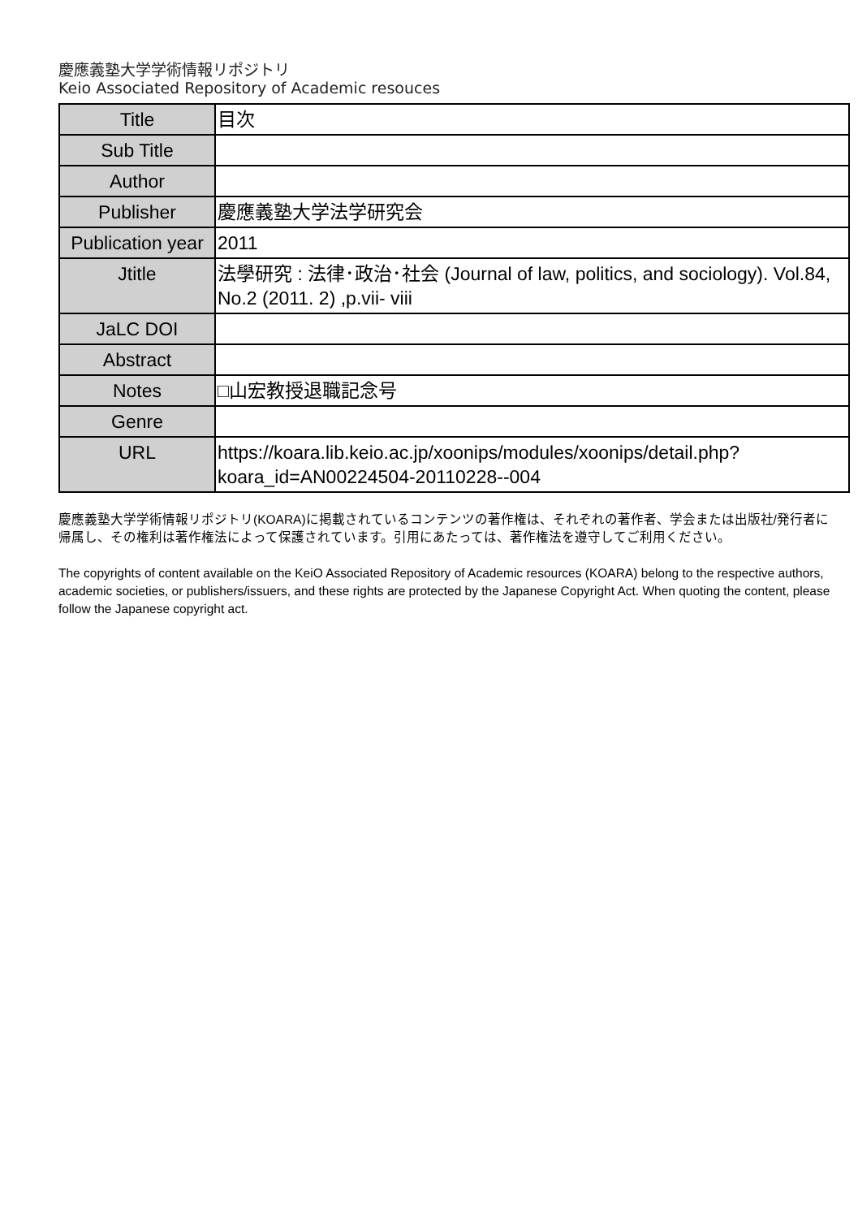慶應義塾大学学術情報リポジトリ
Keio Associated Repository of Academic resouces
| Title | 目次 |
| Sub Title | |
| Author | |
| Publisher | 慶應義塾大学法学研究会 |
| Publication year | 2011 |
| Jtitle | 法學研究 : 法律･政治･社会 (Journal of law, politics, and sociology). Vol.84, No.2 (2011. 2) ,p.vii- viii |
| JaLC DOI | |
| Abstract | |
| Notes | □山宏教授退職記念号 |
| Genre | |
| URL | https://koara.lib.keio.ac.jp/xoonips/modules/xoonips/detail.php?koara_id=AN00224504-20110228--004 |
慶應義塾大学学術情報リポジトリ(KOARA)に掲載されているコンテンツの著作権は、それぞれの著作者、学会または出版社/発行者に帰属し、その権利は著作権法によって保護されています。引用にあたっては、著作権法を遵守してご利用ください。
The copyrights of content available on the KeiO Associated Repository of Academic resources (KOARA) belong to the respective authors, academic societies, or publishers/issuers, and these rights are protected by the Japanese Copyright Act. When quoting the content, please follow the Japanese copyright act.